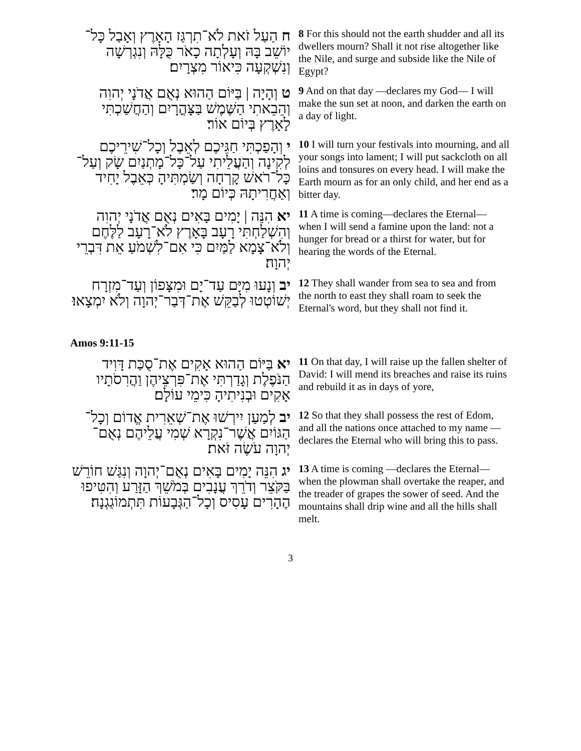| ח הַעַל זֹאת לֹא־תִרְגַּז הָאָרֶץ וְאָבַל כָּל־יוֹשֵׁב בָּהּ וְעָלְתָה כָאֹר כֻּלָּהּ וְנִגְרְשָׁה וְנִשְׁקְעָה כִּיאוֹר מִצְרָיִם׃ | 8 For this should not the earth shudder and all its dwellers mourn? Shall it not rise altogether like the Nile, and surge and subside like the Nile of Egypt? |
| ט וְהָיָה / בַּיּוֹם הַהוּא נְאֻם אֲדֹנָי יְהוִה וְהֵבֵאתִי הַשֶּׁמֶשׁ בַּצָּהֳרָיִם וְהַחֲשַׁכְתִּי לָאָרֶץ בְּיוֹם אוֹר׃ | 9 And on that day —declares my God— I will make the sun set at noon, and darken the earth on a day of light. |
| י וְהָפַכְתִּי חַגֵּיכֶם לְאֵבֶל וְכָל־שִׁירֵיכֶם לְקִינָה וְהַעֲלֵיתִי עַל־כָּל־מָתְנַיִם שָׂק וְעַל־כָּל־רֹאשׁ קָרְחָה וְשַׂמְתִּיהָ כְּאֵבֶל יָחִיד וְאַחֲרִיתָהּ כְּיוֹם מָר׃ | 10 I will turn your festivals into mourning, and all your songs into lament; I will put sackcloth on all loins and tonsures on every head. I will make the Earth mourn as for an only child, and her end as a bitter day. |
| יא הִנֵּה / יָמִים בָּאִים נְאֻם אֲדֹנָי יְהוִה וְהִשְׁלַחְתִּי רָעָב בָּאָרֶץ לֹא־רָעָב לַלֶּחֶם וְלֹא־צָמָא לַמַּיִם כִּי אִם־לִשְׁמֹעַ אֵת דִּבְרֵי יְהוָה׃ | 11 A time is coming—declares the Eternal— when I will send a famine upon the land: not a hunger for bread or a thirst for water, but for hearing the words of the Eternal. |
| יב וְנָעוּ מִיָּם עַד־יָם וּמִצָּפוֹן וְעַד־מִזְרָח יְשׁוֹטְטוּ לְבַקֵּשׁ אֶת־דְּבַר־יְהוָה וְלֹא יִמְצָאוּ׃ | 12 They shall wander from sea to sea and from the north to east they shall roam to seek the Eternal's word, but they shall not find it. |
Amos 9:11-15
| יא בַּיּוֹם הַהוּא אָקִים אֶת־סֻכַּת דָּוִיד הַנֹּפֶלֶת וְגָדַרְתִּי אֶת־פִּרְצֵיהֶן וַהֲרִסֹתָיו אָקִים וּבְנִיתִיהָ כִּימֵי עוֹלָם׃ | 11 On that day, I will raise up the fallen shelter of David: I will mend its breaches and raise its ruins and rebuild it as in days of yore, |
| יב לְמַעַן יִירְשׁוּ אֶת־שְׁאֵרִית אֱדוֹם וְכָל־הַגּוֹיִם אֲשֶׁר־נִקְרָא שְׁמִי עֲלֵיהֶם נְאֻם־יְהוָה עֹשֶׂה זֹּאת׃ | 12 So that they shall possess the rest of Edom, and all the nations once attached to my name —declares the Eternal who will bring this to pass. |
| יג הִנֵּה יָמִים בָּאִים נְאֻם־יְהוָה וְנִגַּשׁ חוֹרֵשׁ בַּקֹּצֵר וְדֹרֵךְ עֲנָבִים בְּמֹשֵׁךְ הַזָּרַע וְהִטִּיפוּ הֶהָרִים עָסִיס וְכָל־הַגְּבָעוֹת תִּתְמוֹגַגְנָה׃ | 13 A time is coming —declares the Eternal— when the plowman shall overtake the reaper, and the treader of grapes the sower of seed. And the mountains shall drip wine and all the hills shall melt. |
3